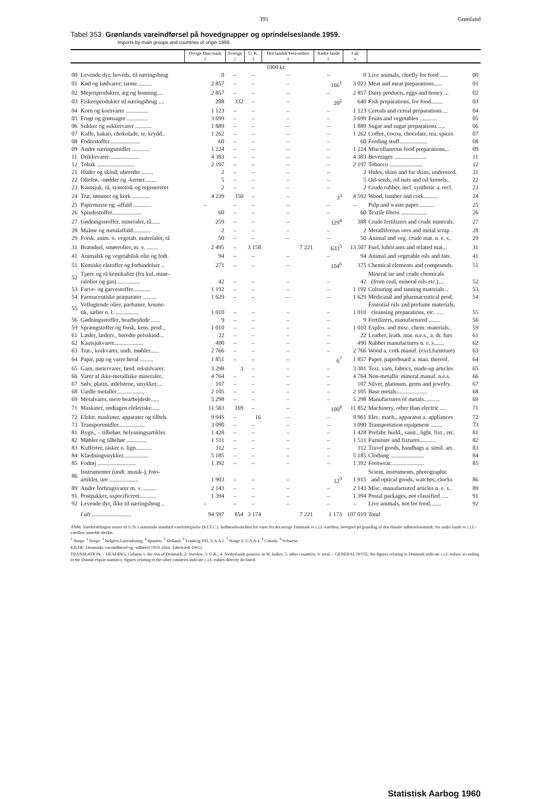391 Grønland
Tabel 353. Grønlands vareindførsel på hovedgrupper og oprindelseslande 1959.
Imports by main groups and countries of origin 1959.
| | | Øvrige Dan-mark | Sverige | U. K. | Hol-landsk Vest-indien | Andre lande | I alt | | |
| --- | --- | --- | --- | --- | --- | --- | --- | --- | --- |
| | | 1 | 2 | 3 | 4 | 5 | 6 | | |
| | | 1000 kr. | | | | | | | |
| 00 | Levende dyr, hoveds. til næringsbrug | 0 | – | – | – | – | 0 | Live animals, chiefly for food ..... | 00 |
| 01 | Kød og kødvarer; tarme.......... | 2 857 | – | – | – | 166<sup>1</sup> | 3 023 | Meat and meat preparations...... | 01 |
| 02 | Mejeriprodukter, æg og honning.... | 2 857 | – | – | – | – | 2 857 | Dairy products, eggs and honey ... | 02 |
| 03 | Fiskeriprodukter til næringsbrug .... | 288 | 332 | – | – | 20<sup>2</sup> | 640 | Fish preparations, for food........ | 03 |
| 04 | Korn og kornvarer ............... | 1 123 | – | – | – | – | 1 123 | Cereals and cereal preparations ... | 04 |
| 05 | Frugt og grønsager .............. | 3 699 | – | – | – | – | 3 699 | Fruits and vegetables ............ | 05 |
| 06 | Sukker og sukkervarer ........... | 1 889 | – | – | – | – | 1 889 | Sugar and sugar preparations ..... | 06 |
| 07 | Kaffe, kakao, chokolade, te, krydd.. | 1 262 | – | – | – | – | 1 262 | Coffee, cocoa, chocolate, tea, spices | 07 |
| 08 | Foderstoffer..................... | 60 | – | – | – | – | 60 | Feeding stuff................... | 08 |
| 09 | Andre næringsmidler ............ | 1 224 | – | – | – | – | 1 224 | Miscellaneous food preparations... | 09 |
| 11 | Drikkevarer..................... | 4 383 | – | – | – | – | 4 383 | Beverages ...................... | 11 |
| 12 | Tobak .......................... | 2 197 | – | – | – | – | 2 197 | Tobacco ....................... | 12 |
| 21 | Huder og skind, uberedte ........ | 2 | – | – | – | – | 2 | Hides, skins and fur skins, undressed. | 21 |
| 22 | Oliefrø, -nødder og -kerner........ | 5 | – | – | – | – | 5 | Oil-seeds, oil nuts and oil kernels.. | 22 |
| 23 | Kautsjuk, rå, syntetisk og regenereret | 2 | – | – | – | – | 2 | Crude rubber, incl. synthetic a. recl. | 23 |
| 24 | Træ, tømmer og kork ............ | 4 239 | 350 | – | – | 3<sup>3</sup> | 4 592 | Wood, lumber and cork.......... | 24 |
| 25 | Papirmasse og -affald ............ | – | – | – | – | – | – | Pulp and waste paper........... | 25 |
| 26 | Spindestoffer.................... | 60 | – | – | – | – | 60 | Textile fibres .................. | 26 |
| 27 | Gødningsstoffer, mineraler, rå...... | 259 | – | – | – | 129<sup>4</sup> | 388 | Crude fertilizers and crude minerals. | 27 |
| 28 | Malme og metalaffald............ | 2 | – | – | – | – | 2 | Metalliferous ores and metal scrap . | 28 |
| 29 | Forsk. anim. o. vegetab. materialer, rå | 50 | – | – | – | – | 50 | Animal and veg. crude mat. n. e. s.. | 29 |
| 31 | Brændsel, smøreolier, m. v. ........ | 2 495 | – | 3 158 | 7 221 | 633<sup>5</sup> | 13 507 | Fuel, lubricants and related mat... | 31 |
| 41 | Animalsk og vegetabilsk olie og fedt. | 94 | – | – | – | – | 94 | Animal and vegetable oils and fats. | 41 |
| 51 | Kemiske råstoffer og forbindelser .. | 271 | – | – | – | 104<sup>6</sup> | 375 | Chemical elements and compounds. | 51 |
| 52 | Tjære og rå kemikalier (fra kul, mine- ralolier og gas) ............... | 42 | – | – | – | – | 42 | Mineral tar and crude chemicals (from coal, mineral oils etc.).... | 52 |
| 53 | Farve- og garvestoffer............ | 1 192 | – | – | – | – | 1 192 | Colouring and tanning materials .. | 53 |
| 54 | Farmaceutiske præparater ......... | 1 629 | – | – | – | – | 1 629 | Medicinal and pharmaceutical prod. | 54 |
| 55 | Vellugtende olier, parfumer, kosme- tik, sæber o. l. ................ | 1 010 | – | – | – | – | 1 010 | Essential oils and perfume materials, cleansing preparations, etc. ..... | 55 |
| 56 | Gødningsstoffer, bearbejdede....... | 9 | – | – | – | – | 9 | Fertilizers, manufactured ........ | 56 |
| 59 | Sprængstoffer og forsk. kem. prod... | 1 010 | – | – | – | – | 1 010 | Explos. and misc. chem. materials.. | 59 |
| 61 | Læder, læderv., beredte pelsskind... | 22 | – | – | – | – | 22 | Leather, leath. mat. n.e.s., a. dr. furs | 61 |
| 62 | Kautsjukvarer.................... | 490 | – | – | – | – | 490 | Rubber manufactures n. e. s....... | 62 |
| 63 | Træ-, korkvarer, undt. møbler...... | 2 766 | – | – | – | – | 2 766 | Wood a. cork manuf. (excl.furniture) | 63 |
| 64 | Papir, pap og varer heraf ......... | 1 851 | – | – | – | 6<sup>7</sup> | 1 857 | Paper, paperboard a. man. thereof. | 64 |
| 65 | Garn, metervarer, færd. tekstilvarer. | 3 298 | 3 | – | – | – | 3 301 | Text. yarn, fabrics, made-up articles | 65 |
| 66 | Varer af ikke-metalliske mineraler.. | 4 764 | – | – | – | – | 4 764 | Non-metallic mineral manuf. n.e.s. | 66 |
| 67 | Sølv, platin, ædelstene, smykker.... | 107 | – | – | – | – | 107 | Silver, platinum, gems and jewelry. | 67 |
| 68 | Uædle metaller................... | 2 105 | – | – | – | – | 2 105 | Base metals..................... | 68 |
| 69 | Metalvarer, mere bearbejdede...... | 5 298 | – | – | – | – | 5 298 | Manufactures of metals........... | 69 |
| 71 | Maskiner, undtagen elektriske...... | 11 583 | 169 | – | – | 100<sup>8</sup> | 11 852 | Machinery, other than electric .... | 71 |
| 72 | Elektr. maskiner, apparater og tilbeh. | 9 945 | – | 16 | – | – | 9 961 | Elec. mach., apparatus a. appliances | 72 |
| 73 | Transportmidler.................. | 3 090 | – | – | – | – | 3 090 | Transportation equipment ........ | 73 |
| 81 | Bygn., – tilbehør, belysningsartikler. | 1 428 | – | – | – | – | 1 428 | Prefabr. build., sanit., light, fixt., etc. | 81 |
| 82 | Møbler og tilbehør .............. | 1 511 | – | – | – | – | 1 511 | Furniture and fixtures........... | 82 |
| 83 | Kufferter, tasker o. lign........... | 112 | – | – | – | – | 112 | Travel goods, handbags a. simil. art. | 83 |
| 84 | Klædningsstykker................. | 5 185 | – | – | – | – | 5 185 | Clothing ....................... | 84 |
| 85 | Fodtøj .......................... | 1 392 | – | – | – | – | 1 392 | Footwear....................... | 85 |
| 86 | Instrumenter (undt. musik-), foto- artikler, ure .................... | 1 903 | – | – | – | 12<sup>9</sup> | 1 915 | Scient. instruments, photographic and optical goods, watches, clocks | 86 |
| 89 | Andre forbrugsvarer m. v. ......... | 2 143 | – | – | – | – | 2 143 | Misc. manufactured articles n. e. s.. | 89 |
| 91 | Postpakker, uspecificeret........... | 1 394 | – | – | – | – | 1 394 | Postal packages, not classified ..... | 91 |
| 92 | Levende dyr, ikke til næringsbrug .. | – | – | – | – | – | – | Live animals, not for food........ | 92 |
| | I alt ........................... | 94 597 | 854 | 3 174 | 7 221 | 1 173 | 107 019 | Total | |
ANM. Varefordelingen svarer til U.N.'s statistiske standard varefortegnelse (S.I.T.C.). Indførselsværdien for varer fra det øvrige Danmark er c.i.f.-værdien, beregnet på grundlag af den danske udførselsstatistik; for andre lande er c.i.f.-værdien anmeldt direkte.
<sup>1</sup> Norge. <sup>2</sup> Norge. <sup>3</sup> Belgien-Luxembourg. <sup>4</sup> Spanien. <sup>5</sup> Holland. <sup>6</sup> Frankrig 103, U.S.A 1. <sup>7</sup> Norge 2, U.S.A 4. <sup>8</sup> Canada. <sup>9</sup> Schweiz.
KILDE: Danmarks vareindførsel og -udførsel 1959. (Stat. Tabelværk 1961).
TRANSLATION. – HEADING, Column 1: the rest of Denmark; 2: Sweden; 3: U.K.; 4: Netherlands possess. in W. Indies; 5: other countries; 6: total. – GENERAL NOTE: the figures relating to Denmark indicate c.i.f.-values according to the Danish export statistics; figures relating to the other countries indicate c.i.f.-values directly declared.
Statistisk Aarbog 1960